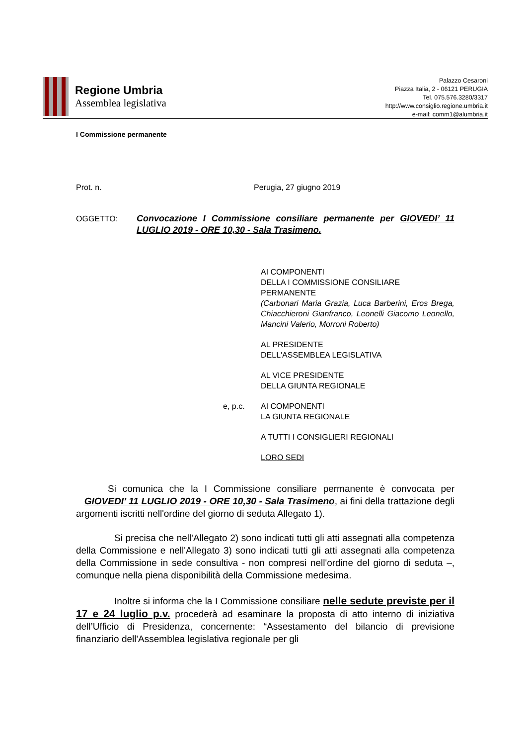Regione Umbria
Assemblea legislativa
Palazzo Cesaroni
Piazza Italia, 2 - 06121 PERUGIA
Tel. 075.576.3280/3317
http://www.consiglio.regione.umbria.it
e-mail: comm1@alumbria.it
I Commissione permanente
Prot. n. Perugia, 27 giugno 2019
OGGETTO: Convocazione I Commissione consiliare permanente per GIOVEDI’ 11 LUGLIO 2019 - ORE 10,30 - Sala Trasimeno.
AI COMPONENTI
DELLA I COMMISSIONE CONSILIARE PERMANENTE
(Carbonari Maria Grazia, Luca Barberini, Eros Brega, Chiacchieroni Gianfranco, Leonelli Giacomo Leonello, Mancini Valerio, Morroni Roberto)
AL PRESIDENTE
DELL'ASSEMBLEA LEGISLATIVA
AL VICE PRESIDENTE
DELLA GIUNTA REGIONALE
e, p.c. AI COMPONENTI
LA GIUNTA REGIONALE
A TUTTI I CONSIGLIERI REGIONALI
LORO SEDI
Si comunica che la I Commissione consiliare permanente è convocata per GIOVEDI’ 11 LUGLIO 2019 - ORE 10,30 - Sala Trasimeno, ai fini della trattazione degli argomenti iscritti nell'ordine del giorno di seduta Allegato 1).
Si precisa che nell'Allegato 2) sono indicati tutti gli atti assegnati alla competenza della Commissione e nell'Allegato 3) sono indicati tutti gli atti assegnati alla competenza della Commissione in sede consultiva - non compresi nell'ordine del giorno di seduta –, comunque nella piena disponibilità della Commissione medesima.
Inoltre si informa che la I Commissione consiliare nelle sedute previste per il 17 e 24 luglio p.v. procederà ad esaminare la proposta di atto interno di iniziativa dell’Ufficio di Presidenza, concernente: “Assestamento del bilancio di previsione finanziario dell'Assemblea legislativa regionale per gli